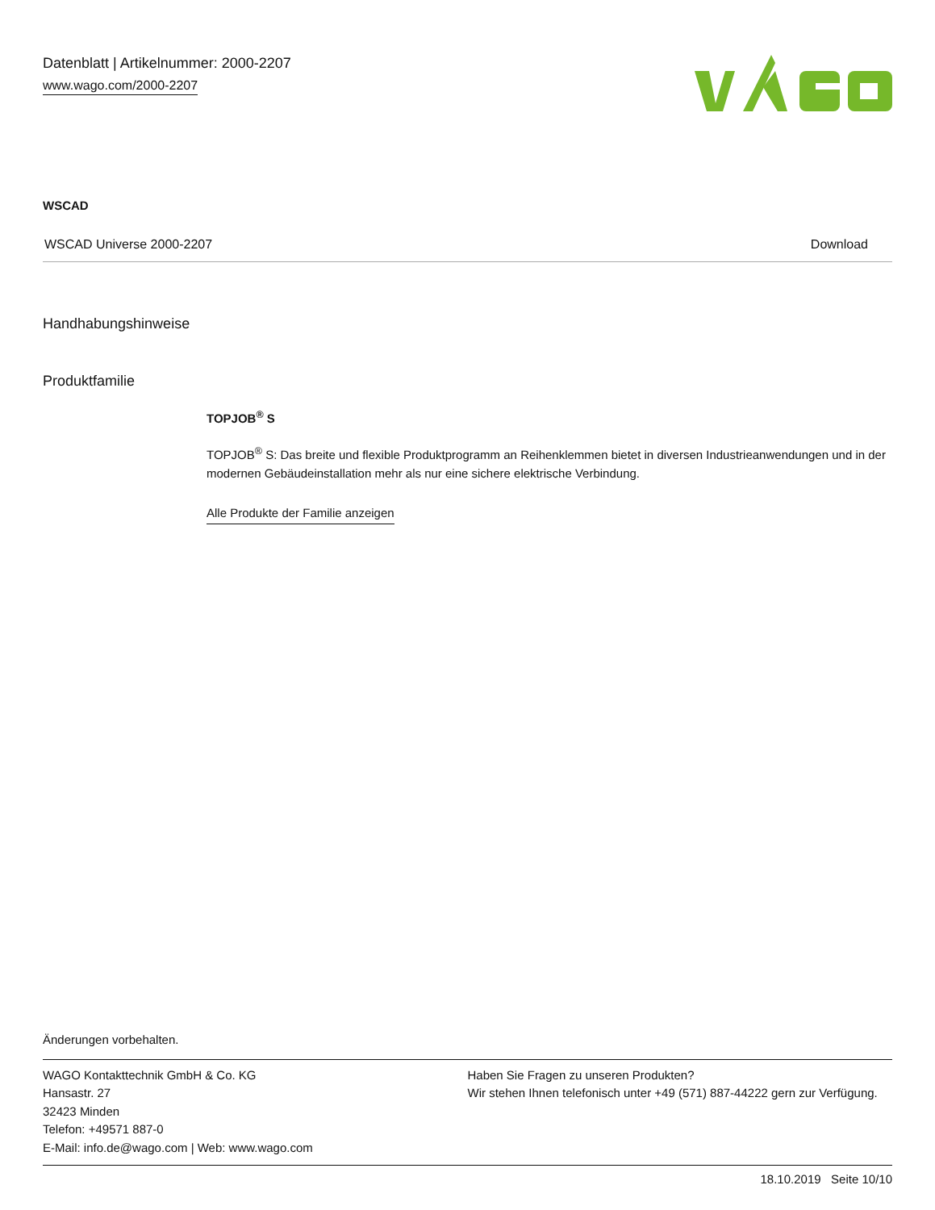Datenblatt | Artikelnummer: 2000-2207
www.wago.com/2000-2207
WSCAD
| WSCAD Universe 2000-2207 | Download |
Handhabungshinweise
Produktfamilie
TOPJOB<sup>®</sup> S
TOPJOB<sup>®</sup> S: Das breite und flexible Produktprogramm an Reihenklemmen bietet in diversen Industrieanwendungen und in der modernen Gebäudeinstallation mehr als nur eine sichere elektrische Verbindung.
Alle Produkte der Familie anzeigen
Änderungen vorbehalten.
WAGO Kontakttechnik GmbH & Co. KG
Hansastr. 27
32423 Minden
Telefon: +49571 887-0
E-Mail: info.de@wago.com | Web: www.wago.com
Haben Sie Fragen zu unseren Produkten?
Wir stehen Ihnen telefonisch unter +49 (571) 887-44222 gern zur Verfügung.
18.10.2019 Seite 10/10